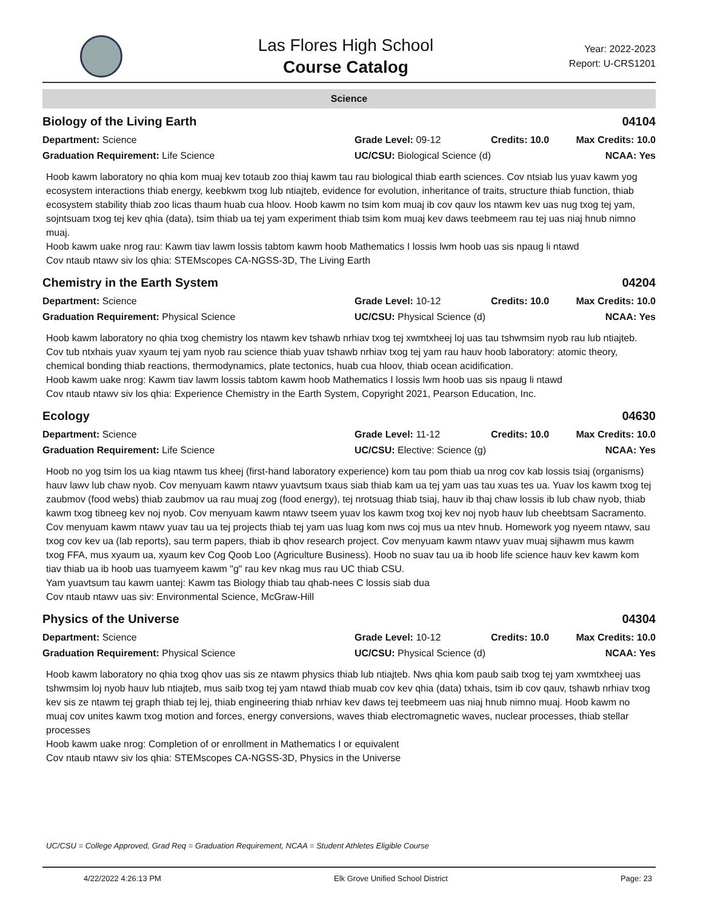Las Flores High School
Course Catalog
Year: 2022-2023
Report: U-CRS1201
Science
Biology of the Living Earth 04104
Department: Science
Grade Level: 09-12
Credits: 10.0
Max Credits: 10.0
Graduation Requirement: Life Science
UC/CSU: Biological Science (d)
NCAA: Yes
Hoob kawm laboratory no qhia kom muaj kev totaub zoo thiaj kawm tau rau biological thiab earth sciences. Cov ntsiab lus yuav kawm yog ecosystem interactions thiab energy, keebkwm txog lub ntiajteb, evidence for evolution, inheritance of traits, structure thiab function, thiab ecosystem stability thiab zoo licas thaum huab cua hloov. Hoob kawm no tsim kom muaj ib cov qauv los ntawm kev uas nug txog tej yam, sojntsuam txog tej kev qhia (data), tsim thiab ua tej yam experiment thiab tsim kom muaj kev daws teebmeem rau tej uas niaj hnub nimno muaj.
Hoob kawm uake nrog rau: Kawm tiav lawm lossis tabtom kawm hoob Mathematics I lossis lwm hoob uas sis npaug li ntawd
Cov ntaub ntawv siv los qhia: STEMscopes CA-NGSS-3D, The Living Earth
Chemistry in the Earth System 04204
Department: Science
Grade Level: 10-12
Credits: 10.0
Max Credits: 10.0
Graduation Requirement: Physical Science
UC/CSU: Physical Science (d)
NCAA: Yes
Hoob kawm laboratory no qhia txog chemistry los ntawm kev tshawb nrhiav txog tej xwmtxheej loj uas tau tshwmsim nyob rau lub ntiajteb. Cov tub ntxhais yuav xyaum tej yam nyob rau science thiab yuav tshawb nrhiav txog tej yam rau hauv hoob laboratory: atomic theory, chemical bonding thiab reactions, thermodynamics, plate tectonics, huab cua hloov, thiab ocean acidification.
Hoob kawm uake nrog: Kawm tiav lawm lossis tabtom kawm hoob Mathematics I lossis lwm hoob uas sis npaug li ntawd
Cov ntaub ntawv siv los qhia: Experience Chemistry in the Earth System, Copyright 2021, Pearson Education, Inc.
Ecology 04630
Department: Science
Grade Level: 11-12
Credits: 10.0
Max Credits: 10.0
Graduation Requirement: Life Science
UC/CSU: Elective: Science (g)
NCAA: Yes
Hoob no yog tsim los ua kiag ntawm tus kheej (first-hand laboratory experience) kom tau pom thiab ua nrog cov kab lossis tsiaj (organisms) hauv lawv lub chaw nyob. Cov menyuam kawm ntawv yuavtsum txaus siab thiab kam ua tej yam uas tau xuas tes ua. Yuav los kawm txog tej zaubmov (food webs) thiab zaubmov ua rau muaj zog (food energy), tej nrotsuag thiab tsiaj, hauv ib thaj chaw lossis ib lub chaw nyob, thiab kawm txog tibneeg kev noj nyob. Cov menyuam kawm ntawv tseem yuav los kawm txog txoj kev noj nyob hauv lub cheebtsam Sacramento. Cov menyuam kawm ntawv yuav tau ua tej projects thiab tej yam uas luag kom nws coj mus ua ntev hnub. Homework yog nyeem ntawv, sau txog cov kev ua (lab reports), sau term papers, thiab ib qhov research project. Cov menyuam kawm ntawv yuav muaj sijhawm mus kawm txog FFA, mus xyaum ua, xyaum kev Cog Qoob Loo (Agriculture Business). Hoob no suav tau ua ib hoob life science hauv kev kawm kom tiav thiab ua ib hoob uas tuamyeem kawm "g" rau kev nkag mus rau UC thiab CSU.
Yam yuavtsum tau kawm uantej: Kawm tas Biology thiab tau qhab-nees C lossis siab dua
Cov ntaub ntawv uas siv: Environmental Science, McGraw-Hill
Physics of the Universe 04304
Department: Science
Grade Level: 10-12
Credits: 10.0
Max Credits: 10.0
Graduation Requirement: Physical Science
UC/CSU: Physical Science (d)
NCAA: Yes
Hoob kawm laboratory no qhia txog qhov uas sis ze ntawm physics thiab lub ntiajteb. Nws qhia kom paub saib txog tej yam xwmtxheej uas tshwmsim loj nyob hauv lub ntiajteb, mus saib txog tej yam ntawd thiab muab cov kev qhia (data) txhais, tsim ib cov qauv, tshawb nrhiav txog kev sis ze ntawm tej graph thiab tej lej, thiab engineering thiab nrhiav kev daws tej teebmeem uas niaj hnub nimno muaj. Hoob kawm no muaj cov unites kawm txog motion and forces, energy conversions, waves thiab electromagnetic waves, nuclear processes, thiab stellar processes
Hoob kawm uake nrog: Completion of or enrollment in Mathematics I or equivalent
Cov ntaub ntawv siv los qhia: STEMscopes CA-NGSS-3D, Physics in the Universe
UC/CSU = College Approved, Grad Req = Graduation Requirement, NCAA = Student Athletes Eligible Course
4/22/2022 4:26:13 PM Elk Grove Unified School District Page: 23